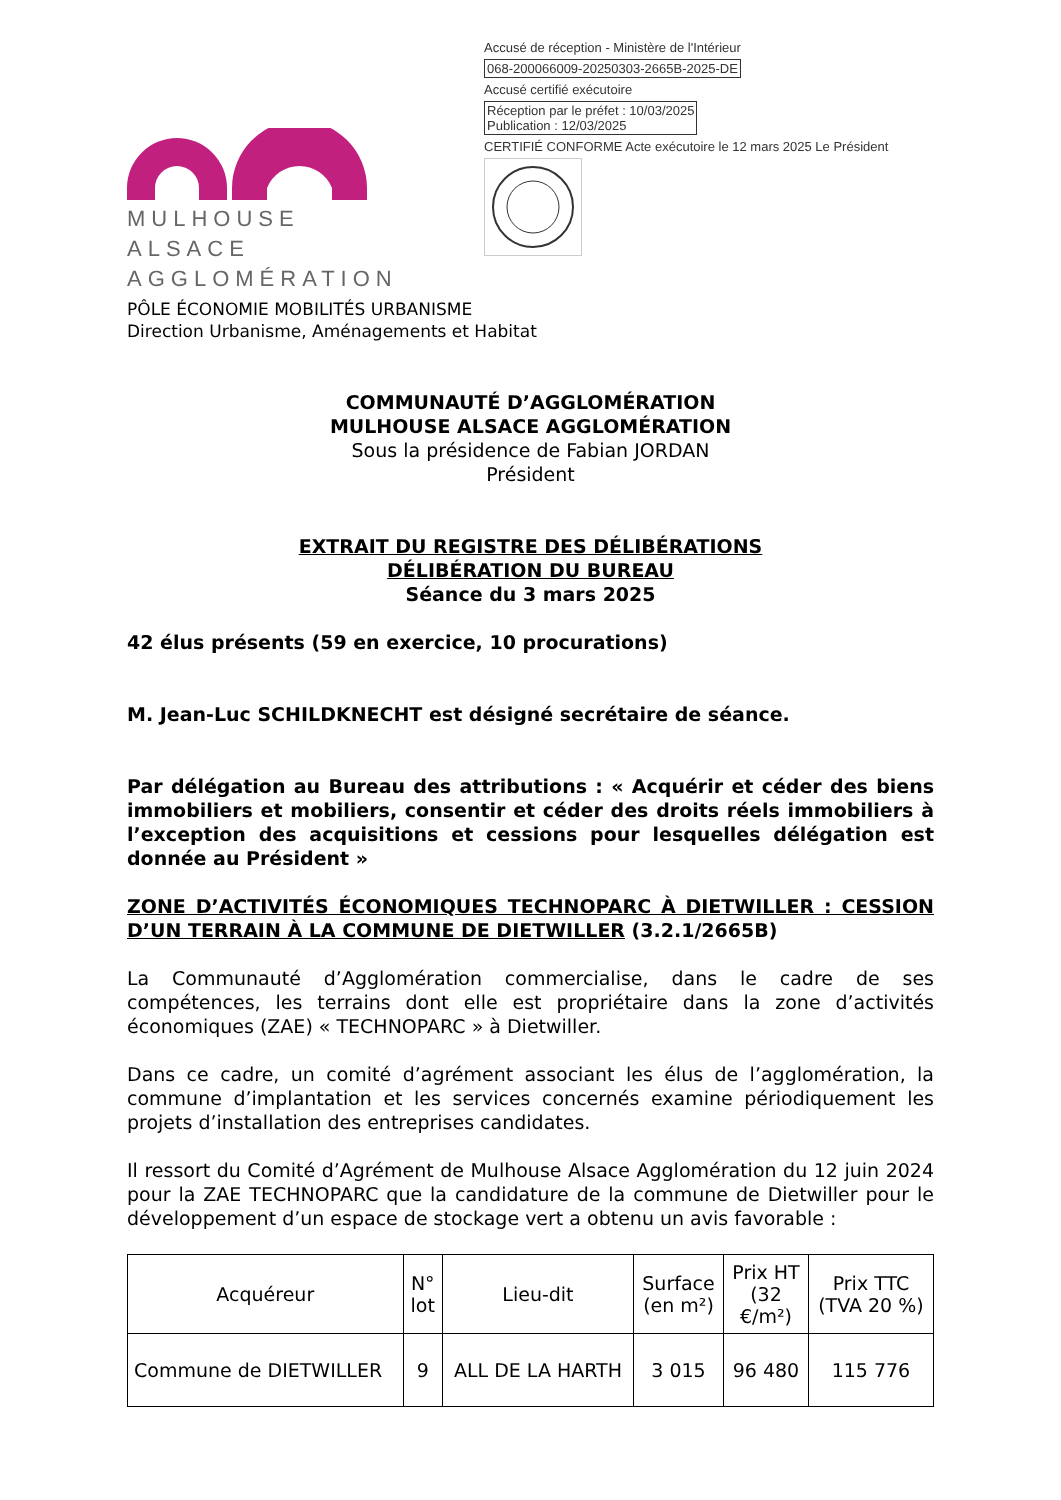MULHOUSE ALSACE
AGGLOMÉRATION
Accusé de réception - Ministère de l'Intérieur
068-200066009-20250303-2665B-2025-DE
Accusé certifié exécutoire
Réception par le préfet : 10/03/2025
Publication : 12/03/2025
CERTIFIÉ CONFORME Acte exécutoire le 12 mars 2025 Le Président
PÔLE ÉCONOMIE MOBILITÉS URBANISME
Direction Urbanisme, Aménagements et Habitat
COMMUNAUTÉ D’AGGLOMÉRATION
MULHOUSE ALSACE AGGLOMÉRATION
Sous la présidence de Fabian JORDAN
Président
EXTRAIT DU REGISTRE DES DÉLIBÉRATIONS
DÉLIBÉRATION DU BUREAU
Séance du 3 mars 2025
42 élus présents (59 en exercice, 10 procurations)
M. Jean-Luc SCHILDKNECHT est désigné secrétaire de séance.
Par délégation au Bureau des attributions : « Acquérir et céder des biens immobiliers et mobiliers, consentir et céder des droits réels immobiliers à l’exception des acquisitions et cessions pour lesquelles délégation est donnée au Président »
ZONE D’ACTIVITÉS ÉCONOMIQUES TECHNOPARC À DIETWILLER : CESSION D’UN TERRAIN À LA COMMUNE DE DIETWILLER (3.2.1/2665B)
La Communauté d’Agglomération commercialise, dans le cadre de ses compétences, les terrains dont elle est propriétaire dans la zone d’activités économiques (ZAE) « TECHNOPARC » à Dietwiller.
Dans ce cadre, un comité d’agrément associant les élus de l’agglomération, la commune d’implantation et les services concernés examine périodiquement les projets d’installation des entreprises candidates.
Il ressort du Comité d’Agrément de Mulhouse Alsace Agglomération du 12 juin 2024 pour la ZAE TECHNOPARC que la candidature de la commune de Dietwiller pour le développement d’un espace de stockage vert a obtenu un avis favorable :
| Acquéreur | N° lot | Lieu-dit | Surface (en m²) | Prix HT (32 €/m²) | Prix TTC (TVA 20 %) |
| Commune de DIETWILLER | 9 | ALL DE LA HARTH | 3 015 | 96 480 | 115 776 |